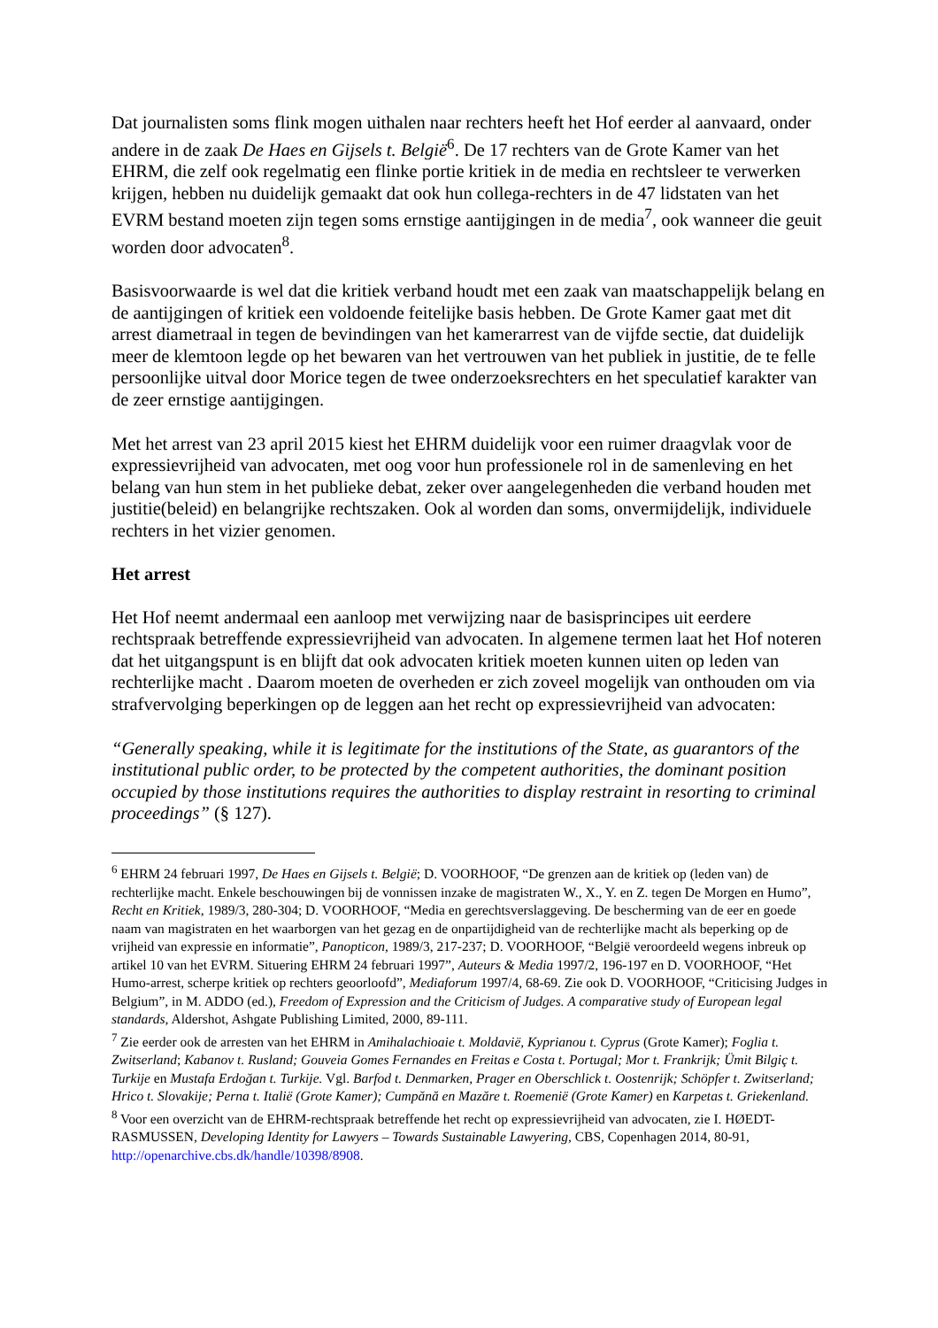Dat journalisten soms flink mogen uithalen naar rechters heeft het Hof eerder al aanvaard, onder andere in de zaak De Haes en Gijsels t. België<sup>6</sup>. De 17 rechters van de Grote Kamer van het EHRM, die zelf ook regelmatig een flinke portie kritiek in de media en rechtsleer te verwerken krijgen, hebben nu duidelijk gemaakt dat ook hun collega-rechters in de 47 lidstaten van het EVRM bestand moeten zijn tegen soms ernstige aantijgingen in de media<sup>7</sup>, ook wanneer die geuit worden door advocaten<sup>8</sup>.
Basisvoorwaarde is wel dat die kritiek verband houdt met een zaak van maatschappelijk belang en de aantijgingen of kritiek een voldoende feitelijke basis hebben. De Grote Kamer gaat met dit arrest diametraal in tegen de bevindingen van het kamerarrest van de vijfde sectie, dat duidelijk meer de klemtoon legde op het bewaren van het vertrouwen van het publiek in justitie, de te felle persoonlijke uitval door Morice tegen de twee onderzoeksrechters en het speculatief karakter van de zeer ernstige aantijgingen.
Met het arrest van 23 april 2015 kiest het EHRM duidelijk voor een ruimer draagvlak voor de expressievrijheid van advocaten, met oog voor hun professionele rol in de samenleving en het belang van hun stem in het publieke debat, zeker over aangelegenheden die verband houden met justitie(beleid) en belangrijke rechtszaken. Ook al worden dan soms, onvermijdelijk, individuele rechters in het vizier genomen.
Het arrest
Het Hof neemt andermaal een aanloop met verwijzing naar de basisprincipes uit eerdere rechtspraak betreffende expressievrijheid van advocaten. In algemene termen laat het Hof noteren dat het uitgangspunt is en blijft dat ook advocaten kritiek moeten kunnen uiten op leden van rechterlijke macht . Daarom moeten de overheden er zich zoveel mogelijk van onthouden om via strafvervolging beperkingen op de leggen aan het recht op expressievrijheid van advocaten:
“Generally speaking, while it is legitimate for the institutions of the State, as guarantors of the institutional public order, to be protected by the competent authorities, the dominant position occupied by those institutions requires the authorities to display restraint in resorting to criminal proceedings” (§ 127).
<sup>6</sup> EHRM 24 februari 1997, De Haes en Gijsels t. België; D. VOORHOOF, “De grenzen aan de kritiek op (leden van) de rechterlijke macht. Enkele beschouwingen bij de vonnissen inzake de magistraten W., X., Y. en Z. tegen De Morgen en Humo”, Recht en Kritiek, 1989/3, 280-304; D. VOORHOOF, “Media en gerechtsverslaggeving. De bescherming van de eer en goede naam van magistraten en het waarborgen van het gezag en de onpartijdigheid van de rechterlijke macht als beperking op de vrijheid van expressie en informatie”, Panopticon, 1989/3, 217-237; D. VOORHOOF, “België veroordeeld wegens inbreuk op artikel 10 van het EVRM. Situering EHRM 24 februari 1997”, Auteurs & Media 1997/2, 196-197 en D. VOORHOOF, “Het Humo-arrest, scherpe kritiek op rechters geoorloofd”, Mediaforum 1997/4, 68-69. Zie ook D. VOORHOOF, “Criticising Judges in Belgium”, in M. ADDO (ed.), Freedom of Expression and the Criticism of Judges. A comparative study of European legal standards, Aldershot, Ashgate Publishing Limited, 2000, 89-111.
<sup>7</sup> Zie eerder ook de arresten van het EHRM in Amihalachioaie t. Moldavië, Kyprianou t. Cyprus (Grote Kamer); Foglia t. Zwitserland; Kabanov t. Rusland; Gouveia Gomes Fernandes en Freitas e Costa t. Portugal; Mor t. Frankrijk; Ümit Bilgiç t. Turkije en Mustafa Erdoğan t. Turkije. Vgl. Barfod t. Denmarken, Prager en Oberschlick t. Oostenrijk; Schöpfer t. Zwitserland; Hrico t. Slovakije; Perna t. Italië (Grote Kamer); Cumpănă en Mazăre t. Roemenië (Grote Kamer) en Karpetas t. Griekenland.
<sup>8</sup> Voor een overzicht van de EHRM-rechtspraak betreffende het recht op expressievrijheid van advocaten, zie I. HØEDT-RASMUSSEN, Developing Identity for Lawyers – Towards Sustainable Lawyering, CBS, Copenhagen 2014, 80-91, http://openarchive.cbs.dk/handle/10398/8908.